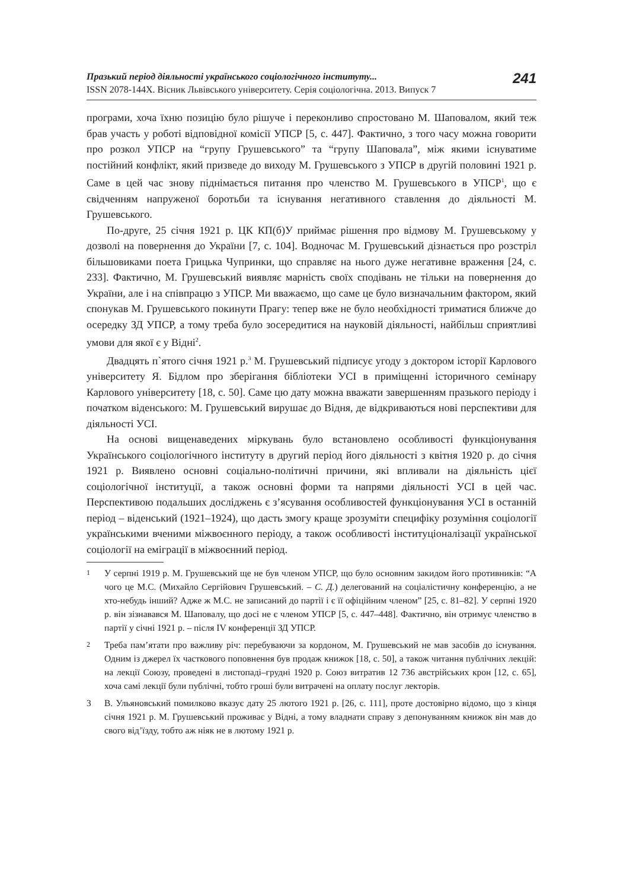Празький період діяльності українського соціологічного інституту...
ISSN 2078-144Х. Вісник Львівського університету. Серія соціологічна. 2013. Випуск 7
241
програми, хоча їхню позицію було рішуче і переконливо спростовано М. Шаповалом, який теж брав участь у роботі відповідної комісії УПСР [5, с. 447]. Фактично, з того часу можна говорити про розкол УПСР на “групу Грушевського” та “групу Шаповала”, між якими існуватиме постійний конфлікт, який призведе до виходу М. Грушевського з УПСР в другій половині 1921 р. Саме в цей час знову піднімається питання про членство М. Грушевського в УПСР<sup>1</sup>, що є свідченням напруженої боротьби та існування негативного ставлення до діяльності М. Грушевського.
По-друге, 25 січня 1921 р. ЦК КП(б)У приймає рішення про відмову М. Грушевському у дозволі на повернення до України [7, с. 104]. Водночас М. Грушевський дізнається про розстріл більшовиками поета Грицька Чупринки, що справляє на нього дуже негативне враження [24, с. 233]. Фактично, М. Грушевський виявляє марність своїх сподівань не тільки на повернення до України, але і на співпрацю з УПСР. Ми вважаємо, що саме це було визначальним фактором, який спонукав М. Грушевського покинути Прагу: тепер вже не було необхідності триматися ближче до осередку ЗД УПСР, а тому треба було зосередитися на науковій діяльності, найбільш сприятливі умови для якої є у Відні<sup>2</sup>.
Двадцять п`ятого січня 1921 р.<sup>3</sup> М. Грушевський підписує угоду з доктором історії Карлового університету Я. Бідлом про зберігання бібліотеки УСІ в приміщенні історичного семінару Карлового університету [18, с. 50]. Саме цю дату можна вважати завершенням празького періоду і початком віденського: М. Грушевський вирушає до Відня, де відкриваються нові перспективи для діяльності УСІ.
На основі вищенаведених міркувань було встановлено особливості функціонування Українського соціологічного інституту в другий період його діяльності з квітня 1920 р. до січня 1921 р. Виявлено основні соціально-політичні причини, які впливали на діяльність цієї соціологічної інституції, а також основні форми та напрями діяльності УСІ в цей час. Перспективою подальших досліджень є з’ясування особливостей функціонування УСІ в останній період – віденський (1921–1924), що дасть змогу краще зрозуміти специфіку розуміння соціології українськими вченими міжвоєнного періоду, а також особливості інституціоналізації української соціології на еміграції в міжвоєнний період.
1 У серпні 1919 р. М. Грушевський ще не був членом УПСР, що було основним закидом його противників: “А чого це М.С. (Михайло Сергійович Грушевський. – С. Д.) делегований на соціалістичну конференцію, а не хто-небудь інший? Адже ж М.С. не записаний до партії і є її офіційним членом” [25, с. 81–82]. У серпні 1920 р. він зізнавався М. Шаповалу, що досі не є членом УПСР [5, с. 447–448]. Фактично, він отримує членство в партії у січні 1921 р. – після IV конференції ЗД УПСР.
2 Треба пам’ятати про важливу річ: перебуваючи за кордоном, М. Грушевський не мав засобів до існування. Одним із джерел їх часткового поповнення був продаж книжок [18, с. 50], а також читання публічних лекцій: на лекції Союзу, проведені в листопаді–грудні 1920 р. Союз витратив 12 736 австрійських крон [12, с. 65], хоча самі лекції були публічні, тобто гроші були витрачені на оплату послуг лекторів.
3 В. Ульяновський помилково вказує дату 25 лютого 1921 р. [26, с. 111], проте достовірно відомо, що з кінця січня 1921 р. М. Грушевський проживає у Відні, а тому владнати справу з депонуванням книжок він мав до свого від’їзду, тобто аж ніяк не в лютому 1921 р.